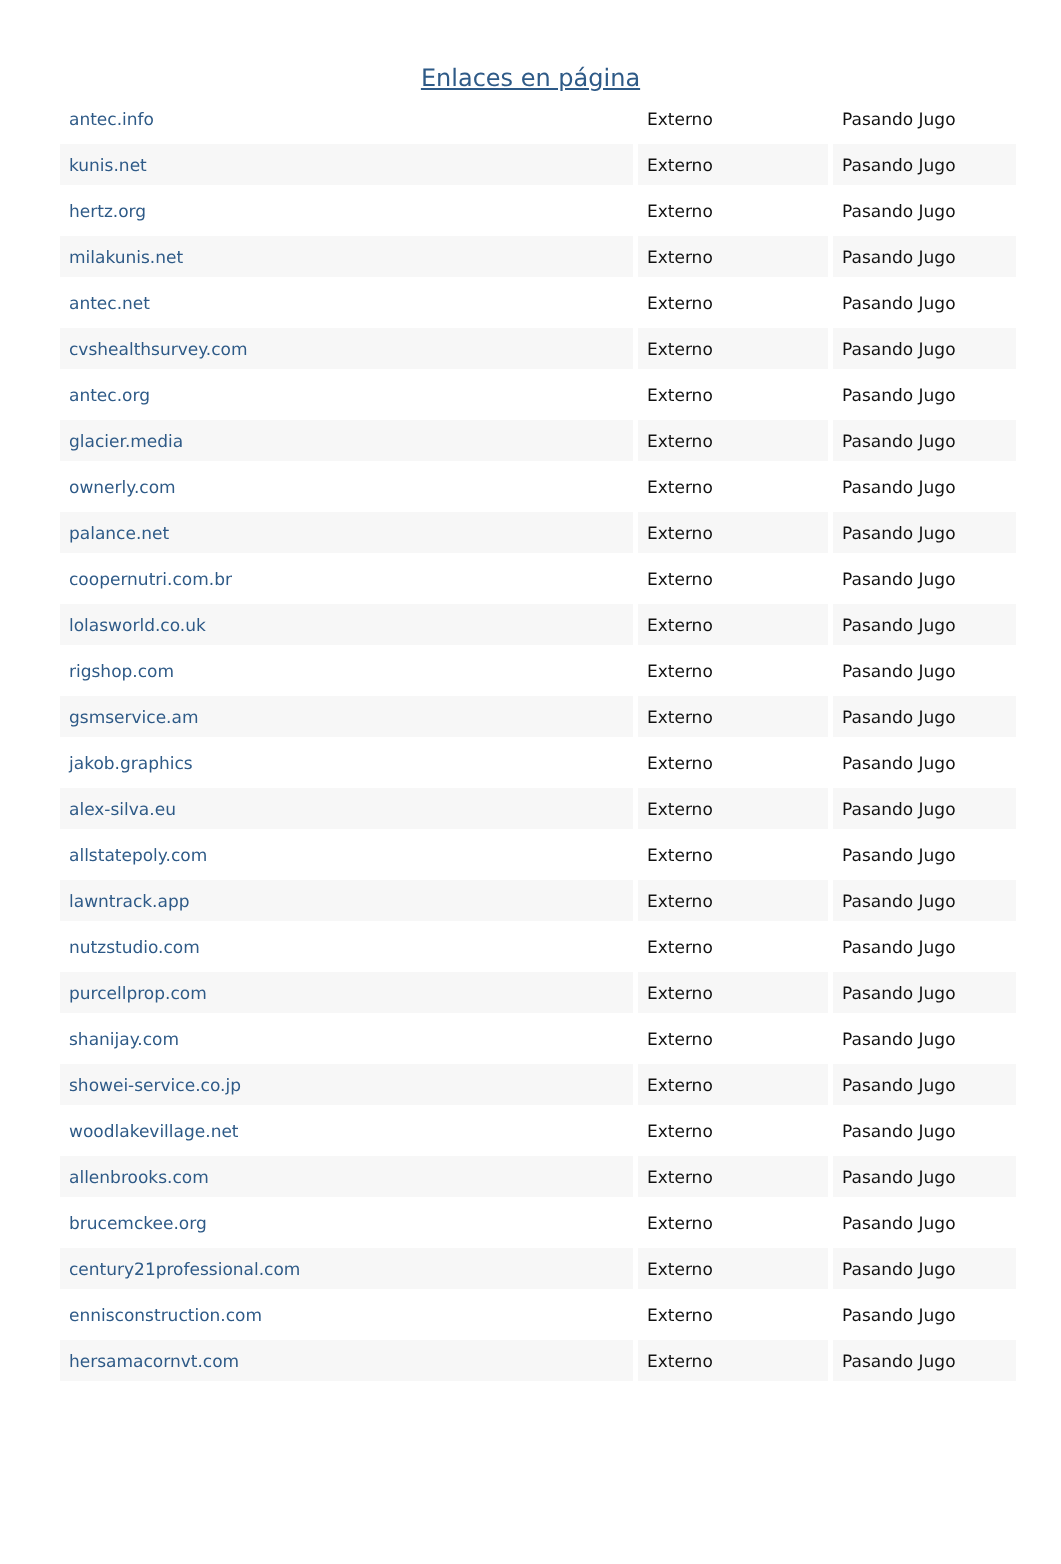Enlaces en página
| antec.info | Externo | Pasando Jugo |
| kunis.net | Externo | Pasando Jugo |
| hertz.org | Externo | Pasando Jugo |
| milakunis.net | Externo | Pasando Jugo |
| antec.net | Externo | Pasando Jugo |
| cvshealthsurvey.com | Externo | Pasando Jugo |
| antec.org | Externo | Pasando Jugo |
| glacier.media | Externo | Pasando Jugo |
| ownerly.com | Externo | Pasando Jugo |
| palance.net | Externo | Pasando Jugo |
| coopernutri.com.br | Externo | Pasando Jugo |
| lolasworld.co.uk | Externo | Pasando Jugo |
| rigshop.com | Externo | Pasando Jugo |
| gsmservice.am | Externo | Pasando Jugo |
| jakob.graphics | Externo | Pasando Jugo |
| alex-silva.eu | Externo | Pasando Jugo |
| allstatepoly.com | Externo | Pasando Jugo |
| lawntrack.app | Externo | Pasando Jugo |
| nutzstudio.com | Externo | Pasando Jugo |
| purcellprop.com | Externo | Pasando Jugo |
| shanijay.com | Externo | Pasando Jugo |
| showei-service.co.jp | Externo | Pasando Jugo |
| woodlakevillage.net | Externo | Pasando Jugo |
| allenbrooks.com | Externo | Pasando Jugo |
| brucemckee.org | Externo | Pasando Jugo |
| century21professional.com | Externo | Pasando Jugo |
| ennisconstruction.com | Externo | Pasando Jugo |
| hersamacornvt.com | Externo | Pasando Jugo |